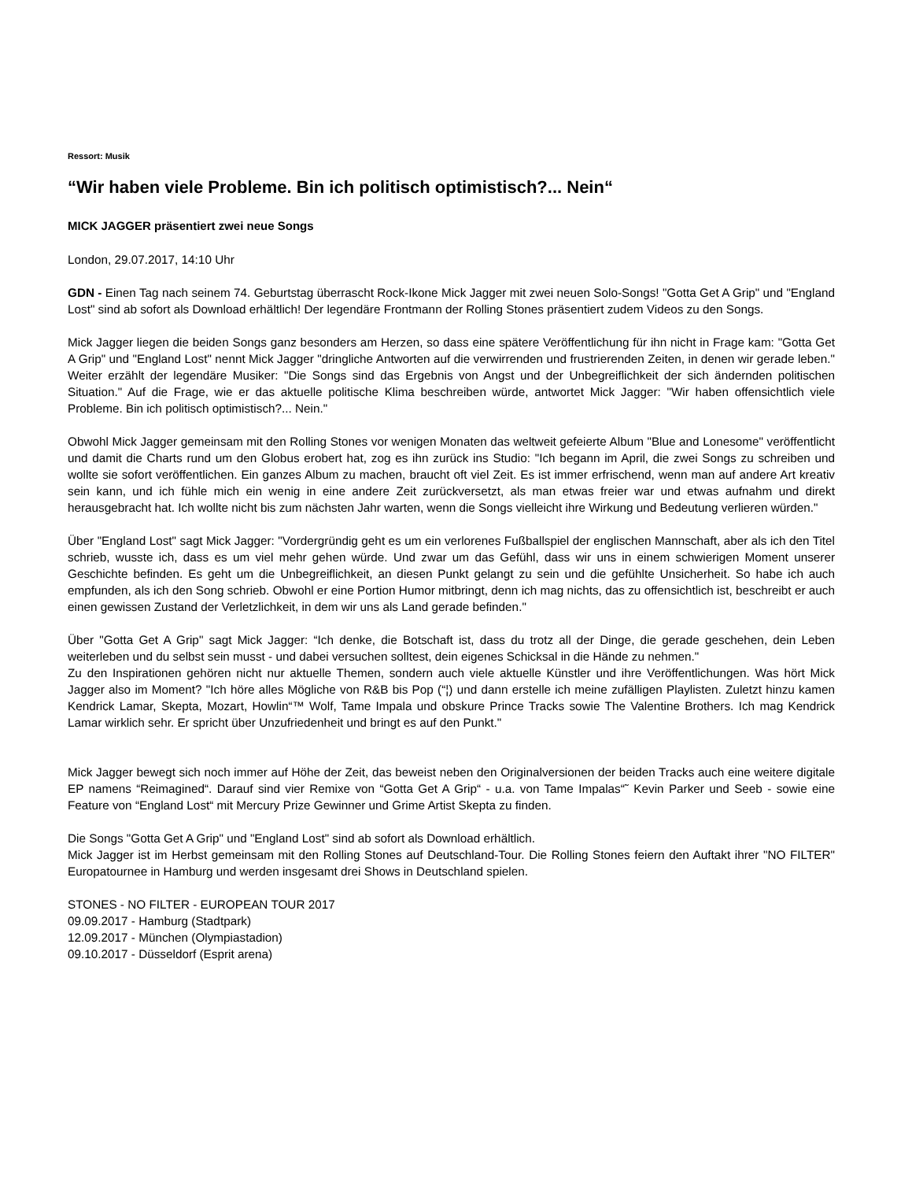Ressort: Musik
“Wir haben viele Probleme. Bin ich politisch optimistisch?... Nein“
MICK JAGGER präsentiert zwei neue Songs
London, 29.07.2017, 14:10 Uhr
GDN - Einen Tag nach seinem 74. Geburtstag überrascht Rock-Ikone Mick Jagger mit zwei neuen Solo-Songs! "Gotta Get A Grip" und "England Lost" sind ab sofort als Download erhältlich! Der legendäre Frontmann der Rolling Stones präsentiert zudem Videos zu den Songs.
Mick Jagger liegen die beiden Songs ganz besonders am Herzen, so dass eine spätere Veröffentlichung für ihn nicht in Frage kam: "Gotta Get A Grip" und "England Lost" nennt Mick Jagger "dringliche Antworten auf die verwirrenden und frustrierenden Zeiten, in denen wir gerade leben." Weiter erzählt der legendäre Musiker: "Die Songs sind das Ergebnis von Angst und der Unbegreiflichkeit der sich ändernden politischen Situation." Auf die Frage, wie er das aktuelle politische Klima beschreiben würde, antwortet Mick Jagger: "Wir haben offensichtlich viele Probleme. Bin ich politisch optimistisch?... Nein."
Obwohl Mick Jagger gemeinsam mit den Rolling Stones vor wenigen Monaten das weltweit gefeierte Album "Blue and Lonesome" veröffentlicht und damit die Charts rund um den Globus erobert hat, zog es ihn zurück ins Studio: "Ich begann im April, die zwei Songs zu schreiben und wollte sie sofort veröffentlichen. Ein ganzes Album zu machen, braucht oft viel Zeit. Es ist immer erfrischend, wenn man auf andere Art kreativ sein kann, und ich fühle mich ein wenig in eine andere Zeit zurückversetzt, als man etwas freier war und etwas aufnahm und direkt herausgebracht hat. Ich wollte nicht bis zum nächsten Jahr warten, wenn die Songs vielleicht ihre Wirkung und Bedeutung verlieren würden."
Über "England Lost" sagt Mick Jagger: "Vordergründig geht es um ein verlorenes Fußballspiel der englischen Mannschaft, aber als ich den Titel schrieb, wusste ich, dass es um viel mehr gehen würde. Und zwar um das Gefühl, dass wir uns in einem schwierigen Moment unserer Geschichte befinden. Es geht um die Unbegreiflichkeit, an diesen Punkt gelangt zu sein und die gefühlte Unsicherheit. So habe ich auch empfunden, als ich den Song schrieb. Obwohl er eine Portion Humor mitbringt, denn ich mag nichts, das zu offensichtlich ist, beschreibt er auch einen gewissen Zustand der Verletzlichkeit, in dem wir uns als Land gerade befinden."
Über "Gotta Get A Grip" sagt Mick Jagger: “Ich denke, die Botschaft ist, dass du trotz all der Dinge, die gerade geschehen, dein Leben weiterleben und du selbst sein musst - und dabei versuchen solltest, dein eigenes Schicksal in die Hände zu nehmen."
Zu den Inspirationen gehören nicht nur aktuelle Themen, sondern auch viele aktuelle Künstler und ihre Veröffentlichungen. Was hört Mick Jagger also im Moment? "Ich höre alles Mögliche von R&B bis Pop (“¦) und dann erstelle ich meine zufälligen Playlisten. Zuletzt hinzu kamen Kendrick Lamar, Skepta, Mozart, Howlin“™ Wolf, Tame Impala und obskure Prince Tracks sowie The Valentine Brothers. Ich mag Kendrick Lamar wirklich sehr. Er spricht über Unzufriedenheit und bringt es auf den Punkt."
Mick Jagger bewegt sich noch immer auf Höhe der Zeit, das beweist neben den Originalversionen der beiden Tracks auch eine weitere digitale EP namens “Reimagined“. Darauf sind vier Remixe von “Gotta Get A Grip“ - u.a. von Tame Impalas“˜ Kevin Parker und Seeb - sowie eine Feature von “England Lost“ mit Mercury Prize Gewinner und Grime Artist Skepta zu finden.
Die Songs "Gotta Get A Grip" und "England Lost" sind ab sofort als Download erhältlich.
Mick Jagger ist im Herbst gemeinsam mit den Rolling Stones auf Deutschland-Tour. Die Rolling Stones feiern den Auftakt ihrer "NO FILTER" Europatournee in Hamburg und werden insgesamt drei Shows in Deutschland spielen.
STONES - NO FILTER - EUROPEAN TOUR 2017
09.09.2017 - Hamburg (Stadtpark)
12.09.2017 - München (Olympiastadion)
09.10.2017 - Düsseldorf (Esprit arena)